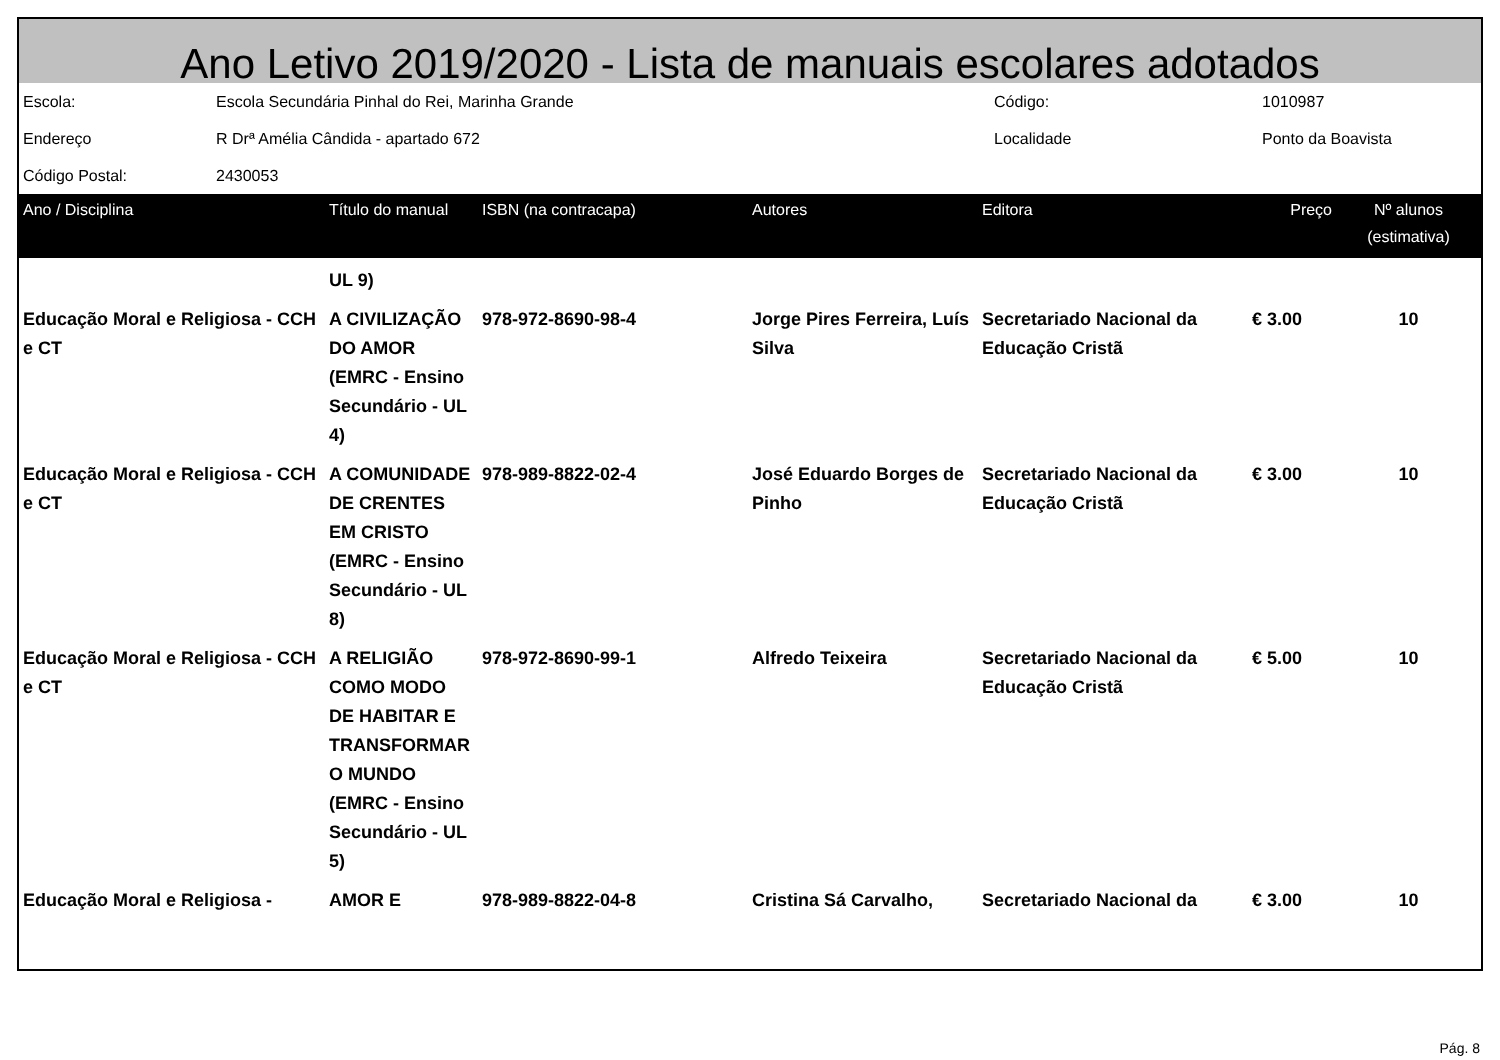Ano Letivo 2019/2020 - Lista de manuais escolares adotados
| Escola: | Escola Secundária Pinhal do Rei, Marinha Grande | Código: | 1010987 |
| Endereço | R Drª Amélia Cândida - apartado 672 | Localidade | Ponto da Boavista |
| Código Postal: | 2430053 | | |
| Ano / Disciplina | Título do manual | ISBN (na contracapa) | Autores | Editora | Preço | Nº alunos (estimativa) |
| --- | --- | --- | --- | --- | --- | --- |
| | UL 9) | | | | | |
| Educação Moral e Religiosa - CCH e CT | A CIVILIZAÇÃO DO AMOR (EMRC - Ensino Secundário - UL 4) | 978-972-8690-98-4 | Jorge Pires Ferreira, Luís Silva | Secretariado Nacional da Educação Cristã | € 3.00 | 10 |
| Educação Moral e Religiosa - CCH e CT | A COMUNIDADE DE CRENTES EM CRISTO (EMRC - Ensino Secundário - UL 8) | 978-989-8822-02-4 | José Eduardo Borges de Pinho | Secretariado Nacional da Educação Cristã | € 3.00 | 10 |
| Educação Moral e Religiosa - CCH e CT | A RELIGIÃO COMO MODO DE HABITAR E TRANSFORMAR O MUNDO (EMRC - Ensino Secundário - UL 5) | 978-972-8690-99-1 | Alfredo Teixeira | Secretariado Nacional da Educação Cristã | € 5.00 | 10 |
| Educação Moral e Religiosa - | AMOR E | 978-989-8822-04-8 | Cristina Sá Carvalho, | Secretariado Nacional da | € 3.00 | 10 |
Pág. 8